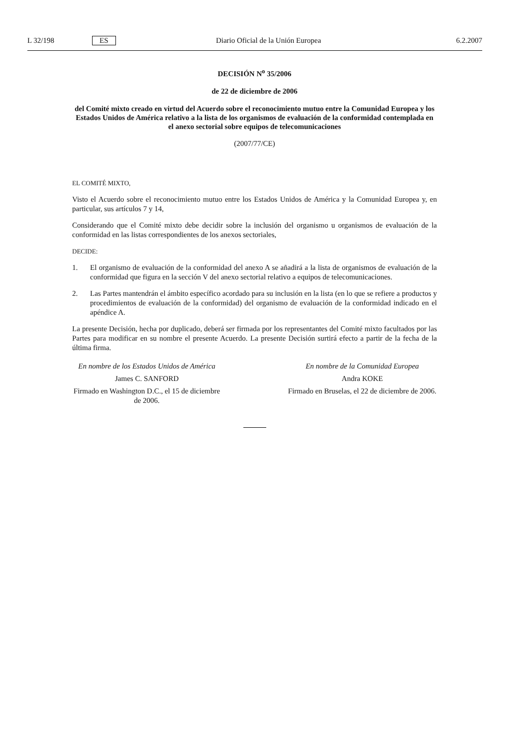L 32/198 ES Diario Oficial de la Unión Europea 6.2.2007
DECISIÓN N<sup>o</sup> 35/2006
de 22 de diciembre de 2006
del Comité mixto creado en virtud del Acuerdo sobre el reconocimiento mutuo entre la Comunidad Europea y los Estados Unidos de América relativo a la lista de los organismos de evaluación de la conformidad contemplada en el anexo sectorial sobre equipos de telecomunicaciones
(2007/77/CE)
EL COMITÉ MIXTO,
Visto el Acuerdo sobre el reconocimiento mutuo entre los Estados Unidos de América y la Comunidad Europea y, en particular, sus artículos 7 y 14,
Considerando que el Comité mixto debe decidir sobre la inclusión del organismo u organismos de evaluación de la conformidad en las listas correspondientes de los anexos sectoriales,
DECIDE:
1. El organismo de evaluación de la conformidad del anexo A se añadirá a la lista de organismos de evaluación de la conformidad que figura en la sección V del anexo sectorial relativo a equipos de telecomunicaciones.
2. Las Partes mantendrán el ámbito específico acordado para su inclusión en la lista (en lo que se refiere a productos y procedimientos de evaluación de la conformidad) del organismo de evaluación de la conformidad indicado en el apéndice A.
La presente Decisión, hecha por duplicado, deberá ser firmada por los representantes del Comité mixto facultados por las Partes para modificar en su nombre el presente Acuerdo. La presente Decisión surtirá efecto a partir de la fecha de la última firma.
En nombre de los Estados Unidos de América
James C. SANFORD
Firmado en Washington D.C., el 15 de diciembre de 2006.
En nombre de la Comunidad Europea
Andra KOKE
Firmado en Bruselas, el 22 de diciembre de 2006.